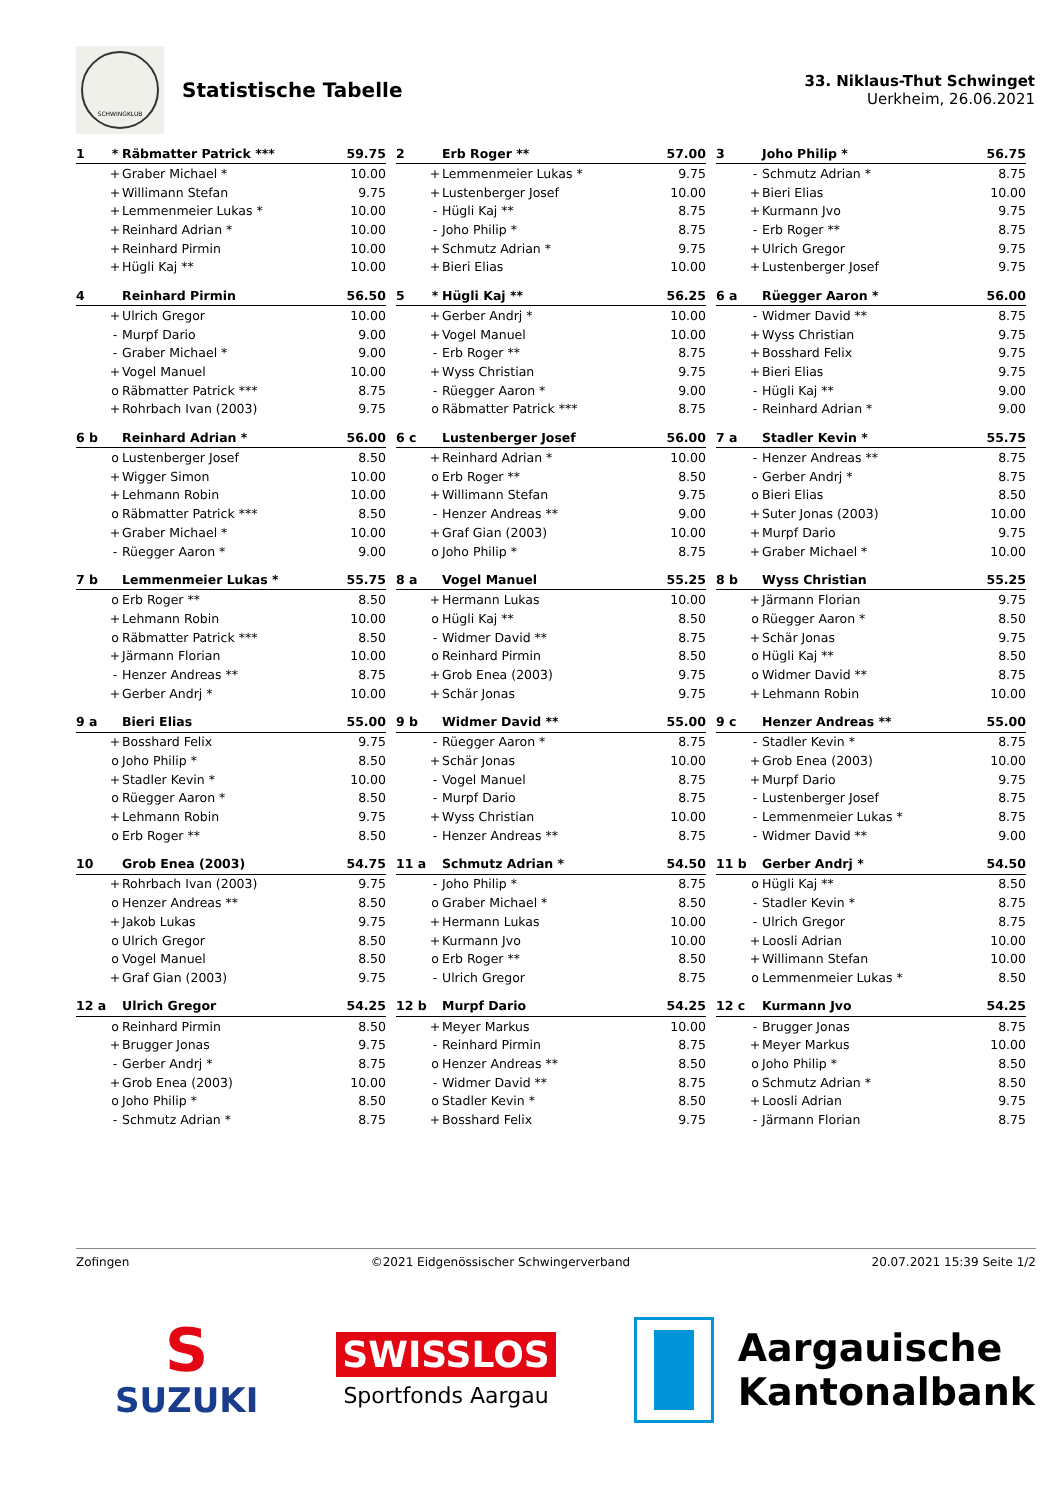SCHWINGKLUB
Statistische Tabelle
33. Niklaus-Thut Schwinget
Uerkheim, 26.06.2021
| 1 | * | Räbmatter Patrick *** | 59.75 |
| --- | --- | --- | --- |
| | + | Graber Michael * | 10.00 |
| | + | Willimann Stefan | 9.75 |
| | + | Lemmenmeier Lukas * | 10.00 |
| | + | Reinhard Adrian * | 10.00 |
| | + | Reinhard Pirmin | 10.00 |
| | + | Hügli Kaj ** | 10.00 |
| 2 | | Erb Roger ** | 57.00 |
| --- | --- | --- | --- |
| | + | Lemmenmeier Lukas * | 9.75 |
| | + | Lustenberger Josef | 10.00 |
| | - | Hügli Kaj ** | 8.75 |
| | - | Joho Philip * | 8.75 |
| | + | Schmutz Adrian * | 9.75 |
| | + | Bieri Elias | 10.00 |
| 3 | | Joho Philip * | 56.75 |
| --- | --- | --- | --- |
| | - | Schmutz Adrian * | 8.75 |
| | + | Bieri Elias | 10.00 |
| | + | Kurmann Jvo | 9.75 |
| | - | Erb Roger ** | 8.75 |
| | + | Ulrich Gregor | 9.75 |
| | + | Lustenberger Josef | 9.75 |
| 4 | | Reinhard Pirmin | 56.50 |
| --- | --- | --- | --- |
| | + | Ulrich Gregor | 10.00 |
| | - | Murpf Dario | 9.00 |
| | - | Graber Michael * | 9.00 |
| | + | Vogel Manuel | 10.00 |
| | o | Räbmatter Patrick *** | 8.75 |
| | + | Rohrbach Ivan (2003) | 9.75 |
| 5 | * | Hügli Kaj ** | 56.25 |
| --- | --- | --- | --- |
| | + | Gerber Andrj * | 10.00 |
| | + | Vogel Manuel | 10.00 |
| | - | Erb Roger ** | 8.75 |
| | + | Wyss Christian | 9.75 |
| | - | Rüegger Aaron * | 9.00 |
| | o | Räbmatter Patrick *** | 8.75 |
| 6 a | | Rüegger Aaron * | 56.00 |
| --- | --- | --- | --- |
| | - | Widmer David ** | 8.75 |
| | + | Wyss Christian | 9.75 |
| | + | Bosshard Felix | 9.75 |
| | + | Bieri Elias | 9.75 |
| | - | Hügli Kaj ** | 9.00 |
| | - | Reinhard Adrian * | 9.00 |
| 6 b | | Reinhard Adrian * | 56.00 |
| --- | --- | --- | --- |
| | o | Lustenberger Josef | 8.50 |
| | + | Wigger Simon | 10.00 |
| | + | Lehmann Robin | 10.00 |
| | o | Räbmatter Patrick *** | 8.50 |
| | + | Graber Michael * | 10.00 |
| | - | Rüegger Aaron * | 9.00 |
| 6 c | | Lustenberger Josef | 56.00 |
| --- | --- | --- | --- |
| | + | Reinhard Adrian * | 10.00 |
| | o | Erb Roger ** | 8.50 |
| | + | Willimann Stefan | 9.75 |
| | - | Henzer Andreas ** | 9.00 |
| | + | Graf Gian (2003) | 10.00 |
| | o | Joho Philip * | 8.75 |
| 7 a | | Stadler Kevin * | 55.75 |
| --- | --- | --- | --- |
| | - | Henzer Andreas ** | 8.75 |
| | - | Gerber Andrj * | 8.75 |
| | o | Bieri Elias | 8.50 |
| | + | Suter Jonas (2003) | 10.00 |
| | + | Murpf Dario | 9.75 |
| | + | Graber Michael * | 10.00 |
| 7 b | | Lemmenmeier Lukas * | 55.75 |
| --- | --- | --- | --- |
| | o | Erb Roger ** | 8.50 |
| | + | Lehmann Robin | 10.00 |
| | o | Räbmatter Patrick *** | 8.50 |
| | + | Järmann Florian | 10.00 |
| | - | Henzer Andreas ** | 8.75 |
| | + | Gerber Andrj * | 10.00 |
| 8 a | | Vogel Manuel | 55.25 |
| --- | --- | --- | --- |
| | + | Hermann Lukas | 10.00 |
| | o | Hügli Kaj ** | 8.50 |
| | - | Widmer David ** | 8.75 |
| | o | Reinhard Pirmin | 8.50 |
| | + | Grob Enea (2003) | 9.75 |
| | + | Schär Jonas | 9.75 |
| 8 b | | Wyss Christian | 55.25 |
| --- | --- | --- | --- |
| | + | Järmann Florian | 9.75 |
| | o | Rüegger Aaron * | 8.50 |
| | + | Schär Jonas | 9.75 |
| | o | Hügli Kaj ** | 8.50 |
| | o | Widmer David ** | 8.75 |
| | + | Lehmann Robin | 10.00 |
| 9 a | | Bieri Elias | 55.00 |
| --- | --- | --- | --- |
| | + | Bosshard Felix | 9.75 |
| | o | Joho Philip * | 8.50 |
| | + | Stadler Kevin * | 10.00 |
| | o | Rüegger Aaron * | 8.50 |
| | + | Lehmann Robin | 9.75 |
| | o | Erb Roger ** | 8.50 |
| 9 b | | Widmer David ** | 55.00 |
| --- | --- | --- | --- |
| | - | Rüegger Aaron * | 8.75 |
| | + | Schär Jonas | 10.00 |
| | - | Vogel Manuel | 8.75 |
| | - | Murpf Dario | 8.75 |
| | + | Wyss Christian | 10.00 |
| | - | Henzer Andreas ** | 8.75 |
| 9 c | | Henzer Andreas ** | 55.00 |
| --- | --- | --- | --- |
| | - | Stadler Kevin * | 8.75 |
| | + | Grob Enea (2003) | 10.00 |
| | + | Murpf Dario | 9.75 |
| | - | Lustenberger Josef | 8.75 |
| | - | Lemmenmeier Lukas * | 8.75 |
| | - | Widmer David ** | 9.00 |
| 10 | | Grob Enea (2003) | 54.75 |
| --- | --- | --- | --- |
| | + | Rohrbach Ivan (2003) | 9.75 |
| | o | Henzer Andreas ** | 8.50 |
| | + | Jakob Lukas | 9.75 |
| | o | Ulrich Gregor | 8.50 |
| | o | Vogel Manuel | 8.50 |
| | + | Graf Gian (2003) | 9.75 |
| 11 a | | Schmutz Adrian * | 54.50 |
| --- | --- | --- | --- |
| | - | Joho Philip * | 8.75 |
| | o | Graber Michael * | 8.50 |
| | + | Hermann Lukas | 10.00 |
| | + | Kurmann Jvo | 10.00 |
| | o | Erb Roger ** | 8.50 |
| | - | Ulrich Gregor | 8.75 |
| 11 b | | Gerber Andrj * | 54.50 |
| --- | --- | --- | --- |
| | o | Hügli Kaj ** | 8.50 |
| | - | Stadler Kevin * | 8.75 |
| | - | Ulrich Gregor | 8.75 |
| | + | Loosli Adrian | 10.00 |
| | + | Willimann Stefan | 10.00 |
| | o | Lemmenmeier Lukas * | 8.50 |
| 12 a | | Ulrich Gregor | 54.25 |
| --- | --- | --- | --- |
| | o | Reinhard Pirmin | 8.50 |
| | + | Brugger Jonas | 9.75 |
| | - | Gerber Andrj * | 8.75 |
| | + | Grob Enea (2003) | 10.00 |
| | o | Joho Philip * | 8.50 |
| | - | Schmutz Adrian * | 8.75 |
| 12 b | | Murpf Dario | 54.25 |
| --- | --- | --- | --- |
| | + | Meyer Markus | 10.00 |
| | - | Reinhard Pirmin | 8.75 |
| | o | Henzer Andreas ** | 8.50 |
| | - | Widmer David ** | 8.75 |
| | o | Stadler Kevin * | 8.50 |
| | + | Bosshard Felix | 9.75 |
| 12 c | | Kurmann Jvo | 54.25 |
| --- | --- | --- | --- |
| | - | Brugger Jonas | 8.75 |
| | + | Meyer Markus | 10.00 |
| | o | Joho Philip * | 8.50 |
| | o | Schmutz Adrian * | 8.50 |
| | + | Loosli Adrian | 9.75 |
| | - | Järmann Florian | 8.75 |
Zofingen ©2021 Eidgenössischer Schwingerverband 20.07.2021 15:39 Seite 1/2
S
SUZUKI
SWISSLOS
Sportfonds Aargau
Aargauische
Kantonalbank